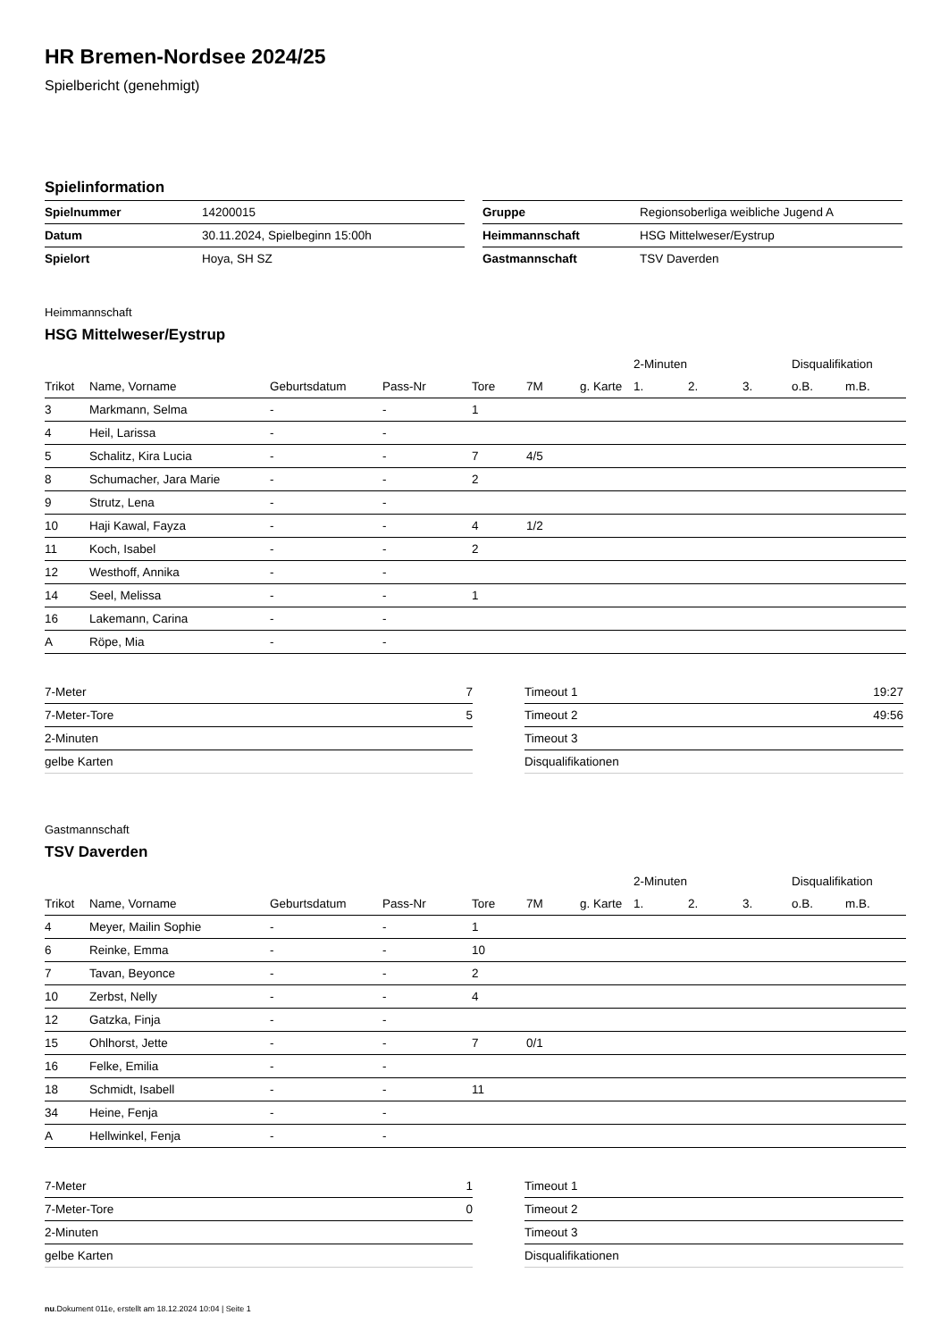HR Bremen-Nordsee 2024/25
Spielbericht (genehmigt)
Spielinformation
| Spielnummer | 14200015 |
| Datum | 30.11.2024, Spielbeginn 15:00h |
| Spielort | Hoya, SH SZ |
| Gruppe | Regionsoberliga weibliche Jugend A |
| Heimmannschaft | HSG Mittelweser/Eystrup |
| Gastmannschaft | TSV Daverden |
Heimmannschaft
HSG Mittelweser/Eystrup
| | | | | | | | 2-Minuten | | | Disqualifikation | |
| --- | --- | --- | --- | --- | --- | --- | --- | --- | --- | --- | --- |
| Trikot | Name, Vorname | Geburtsdatum | Pass-Nr | Tore | 7M | g. Karte | 1. | 2. | 3. | o.B. | m.B. |
| 3 | Markmann, Selma | - | - | 1 | | | | | | | |
| 4 | Heil, Larissa | - | - | | | | | | | | |
| 5 | Schalitz, Kira Lucia | - | - | 7 | 4/5 | | | | | | |
| 8 | Schumacher, Jara Marie | - | - | 2 | | | | | | | |
| 9 | Strutz, Lena | - | - | | | | | | | | |
| 10 | Haji Kawal, Fayza | - | - | 4 | 1/2 | | | | | | |
| 11 | Koch, Isabel | - | - | 2 | | | | | | | |
| 12 | Westhoff, Annika | - | - | | | | | | | | |
| 14 | Seel, Melissa | - | - | 1 | | | | | | | |
| 16 | Lakemann, Carina | - | - | | | | | | | | |
| A | Röpe, Mia | - | - | | | | | | | | |
| 7-Meter | 7 |
| 7-Meter-Tore | 5 |
| 2-Minuten | |
| gelbe Karten | |
| Timeout 1 | 19:27 |
| Timeout 2 | 49:56 |
| Timeout 3 | |
| Disqualifikationen | |
Gastmannschaft
TSV Daverden
| | | | | | | | 2-Minuten | | | Disqualifikation | |
| --- | --- | --- | --- | --- | --- | --- | --- | --- | --- | --- | --- |
| Trikot | Name, Vorname | Geburtsdatum | Pass-Nr | Tore | 7M | g. Karte | 1. | 2. | 3. | o.B. | m.B. |
| 4 | Meyer, Mailin Sophie | - | - | 1 | | | | | | | |
| 6 | Reinke, Emma | - | - | 10 | | | | | | | |
| 7 | Tavan, Beyonce | - | - | 2 | | | | | | | |
| 10 | Zerbst, Nelly | - | - | 4 | | | | | | | |
| 12 | Gatzka, Finja | - | - | | | | | | | | |
| 15 | Ohlhorst, Jette | - | - | 7 | 0/1 | | | | | | |
| 16 | Felke, Emilia | - | - | | | | | | | | |
| 18 | Schmidt, Isabell | - | - | 11 | | | | | | | |
| 34 | Heine, Fenja | - | - | | | | | | | | |
| A | Hellwinkel, Fenja | - | - | | | | | | | | |
| 7-Meter | 1 |
| 7-Meter-Tore | 0 |
| 2-Minuten | |
| gelbe Karten | |
| Timeout 1 | |
| Timeout 2 | |
| Timeout 3 | |
| Disqualifikationen | |
nu.Dokument 011e, erstellt am 18.12.2024 10:04 | Seite 1